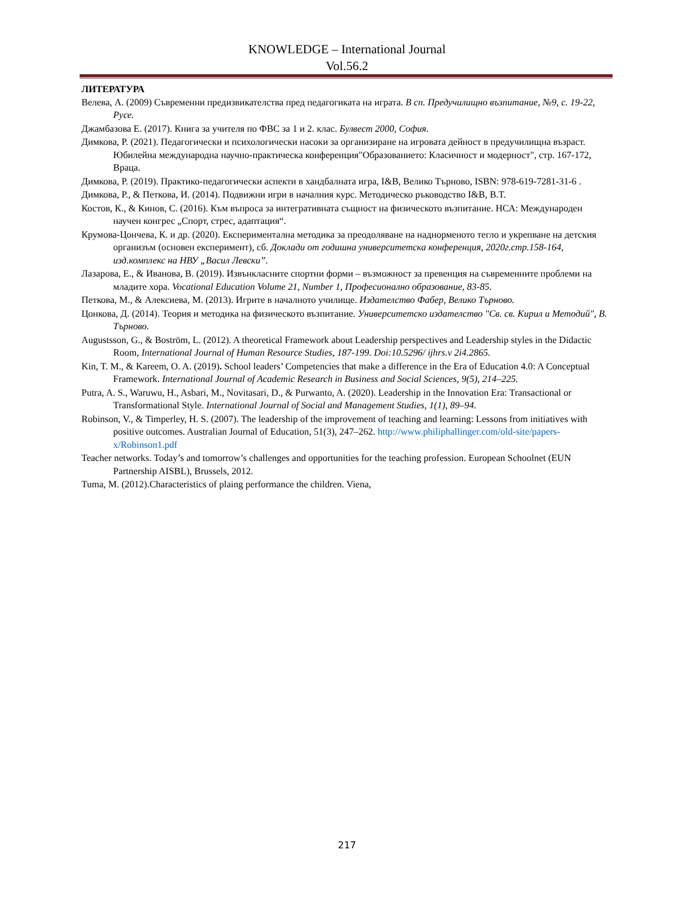KNOWLEDGE – International Journal
Vol.56.2
ЛИТЕРАТУРА
Велева, А. (2009) Съвременни предизвикателства пред педагогиката на играта. В сп. Предучилищно възпитание, №9, с. 19-22, Русе.
Джамбазова Е. (2017). Книга за учителя по ФВС за 1 и 2. клас. Булвест 2000, София.
Димкова, Р. (2021). Педагогически и психологически насоки за организиране на игровата дейност в предучилищна възраст. Юбилейна международна научно-практическа конференция"Образованието: Класичност и модерност", стр. 167-172, Враца.
Димкова, Р. (2019). Практико-педагогически аспекти в хандбалната игра, I&B, Велико Търново, ISBN: 978-619-7281-31-6 .
Димкова, Р., & Петкова, И. (2014). Подвижни игри в началния курс. Методическо ръководство I&B, В.Т.
Костов, К., & Кинов, С. (2016). Към въпроса за интегративната същност на физическото възпитание. НСА: Международен научен конгрес „Спорт, стрес, адаптация“.
Крумова-Цончева, К. и др. (2020). Експериментална методика за преодоляване на наднорменото тегло и укрепване на детския организъм (основен експеримент), сб. Доклади от годишна университетска конференция, 2020г.стр.158-164, изд.комплекс на НВУ „Васил Левски”.
Лазарова, Е., & Иванова, В. (2019). Извънкласните спортни форми – възможност за превенция на съвременните проблеми на младите хора. Vocational Education Volume 21, Number 1, Професионално образование, 83-85.
Петкова, М., & Алексиева, М. (2013). Игрите в началното училище. Издателство Фабер, Велико Търново.
Цонкова, Д. (2014). Теория и методика на физическото възпитание. Университетско издателство "Св. св. Кирил и Методий", В. Търново.
Augustsson, G., & Boström, L. (2012). A theoretical Framework about Leadership perspectives and Leadership styles in the Didactic Room, International Journal of Human Resource Studies, 187-199. Doi:10.5296/ ijhrs.v 2i4.2865.
Kin, T. M., & Kareem, O. A. (2019). School leaders’ Competencies that make a difference in the Era of Education 4.0: A Conceptual Framework. International Journal of Academic Research in Business and Social Sciences, 9(5), 214–225.
Putra, A. S., Waruwu, H., Asbari, M., Novitasari, D., & Purwanto, A. (2020). Leadership in the Innovation Era: Transactional or Transformational Style. International Journal of Social and Management Studies, 1(1), 89–94.
Robinson, V., & Timperley, H. S. (2007). The leadership of the improvement of teaching and learning: Lessons from initiatives with positive outcomes. Australian Journal of Education, 51(3), 247–262. http://www.philiphallinger.com/old-site/papers-x/Robinson1.pdf
Teacher networks. Today’s and tomorrow’s challenges and opportunities for the teaching profession. European Schoolnet (EUN Partnership AISBL), Brussels, 2012.
Tuma, M. (2012).Characteristics of plaing performance the children. Viena,
217